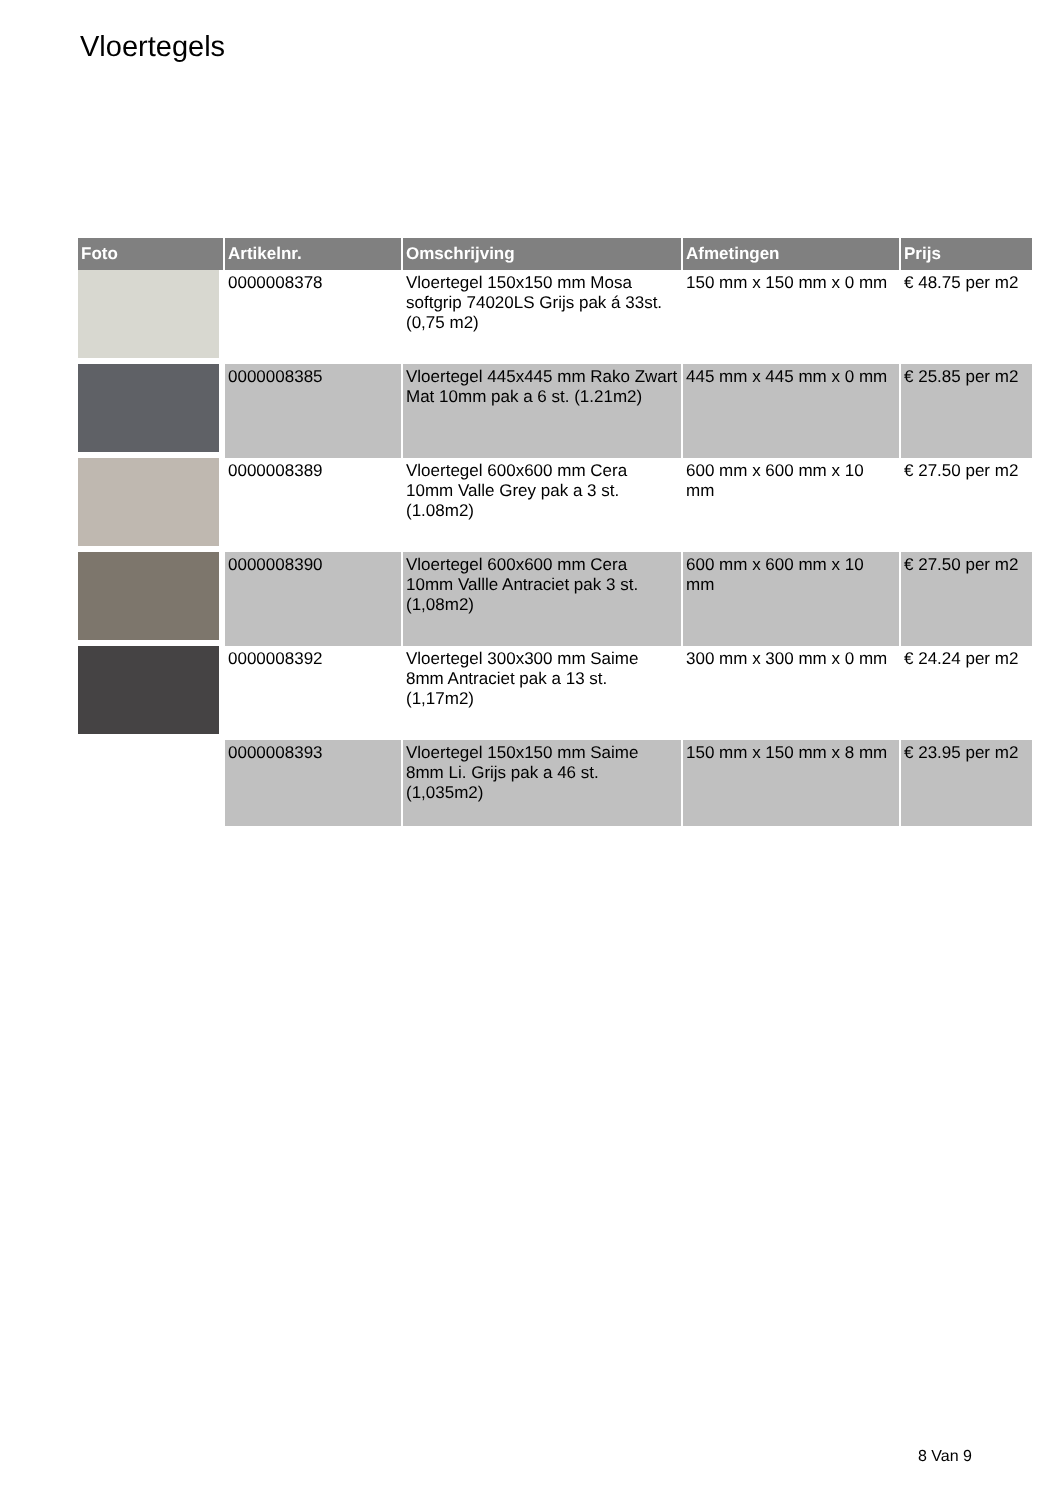Vloertegels
| Foto | Artikelnr. | Omschrijving | Afmetingen | Prijs |
| --- | --- | --- | --- | --- |
| | 0000008378 | Vloertegel 150x150 mm Mosa softgrip 74020LS Grijs pak á 33st. (0,75 m2) | 150 mm x 150 mm x 0 mm | € 48.75 per m2 |
| | 0000008385 | Vloertegel 445x445 mm Rako Zwart Mat 10mm pak a 6 st. (1.21m2) | 445 mm x 445 mm x 0 mm | € 25.85 per m2 |
| | 0000008389 | Vloertegel 600x600 mm Cera 10mm Valle Grey pak a 3 st. (1.08m2) | 600 mm x 600 mm x 10 mm | € 27.50 per m2 |
| | 0000008390 | Vloertegel 600x600 mm Cera 10mm Vallle Antraciet pak 3 st. (1,08m2) | 600 mm x 600 mm x 10 mm | € 27.50 per m2 |
| | 0000008392 | Vloertegel 300x300 mm Saime 8mm Antraciet pak a 13 st. (1,17m2) | 300 mm x 300 mm x 0 mm | € 24.24 per m2 |
| | 0000008393 | Vloertegel 150x150 mm Saime 8mm Li. Grijs pak a 46 st. (1,035m2) | 150 mm x 150 mm x 8 mm | € 23.95 per m2 |
8 Van 9